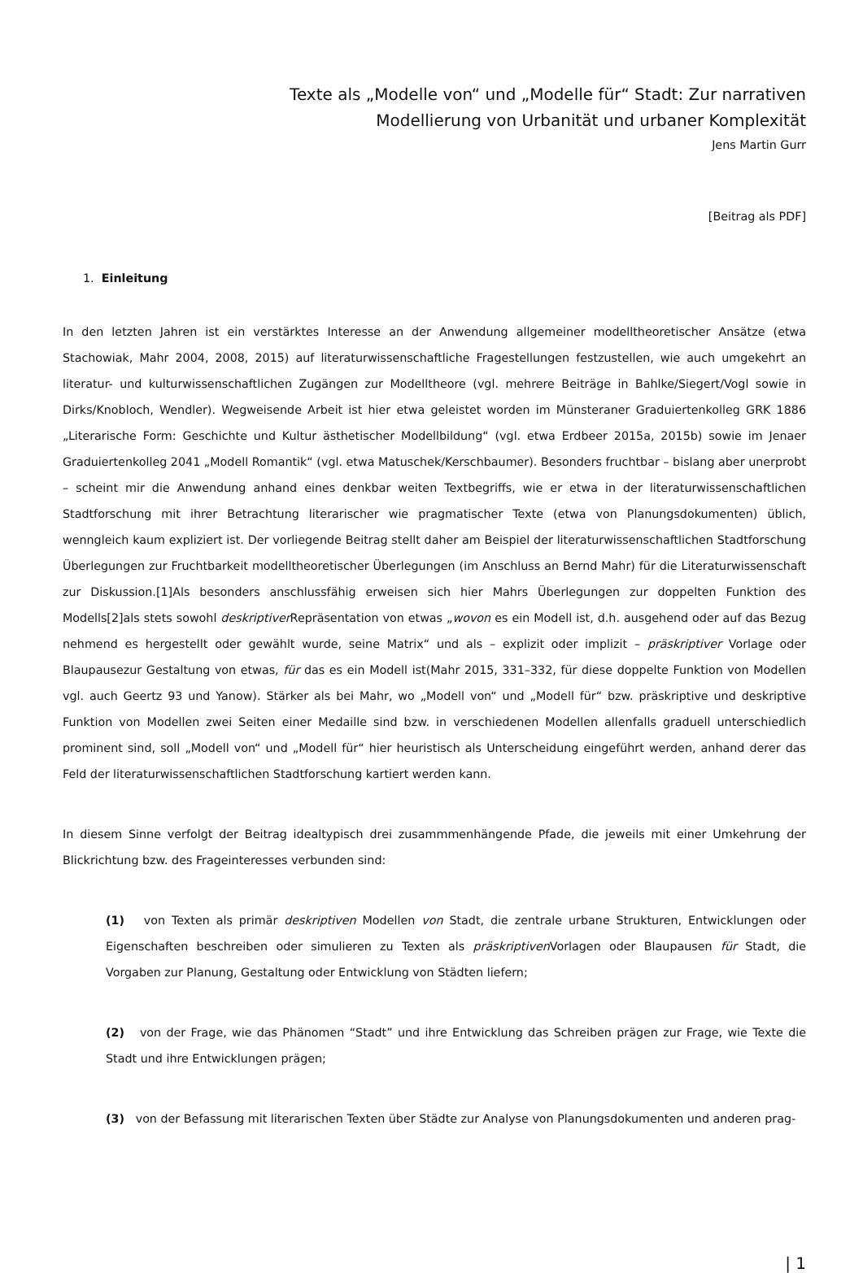Texte als „Modelle von“ und „Modelle für“ Stadt: Zur narrativen
Modellierung von Urbanität und urbaner Komplexität
Jens Martin Gurr
[Beitrag als PDF]
1. Einleitung
In den letzten Jahren ist ein verstärktes Interesse an der Anwendung allgemeiner modelltheoretischer Ansätze (etwa Stachowiak, Mahr 2004, 2008, 2015) auf literaturwissenschaftliche Fragestellungen festzustellen, wie auch umgekehrt an literatur- und kulturwissenschaftlichen Zugängen zur Modelltheore (vgl. mehrere Beiträge in Bahlke/Siegert/Vogl sowie in Dirks/Knobloch, Wendler). Wegweisende Arbeit ist hier etwa geleistet worden im Münsteraner Graduiertenkolleg GRK 1886 „Literarische Form: Geschichte und Kultur ästhetischer Modellbildung“ (vgl. etwa Erdbeer 2015a, 2015b) sowie im Jenaer Graduiertenkolleg 2041 „Modell Romantik“ (vgl. etwa Matuschek/Kerschbaumer). Besonders fruchtbar – bislang aber unerprobt – scheint mir die Anwendung anhand eines denkbar weiten Textbegriffs, wie er etwa in der literaturwissenschaftlichen Stadtforschung mit ihrer Betrachtung literarischer wie pragmatischer Texte (etwa von Planungsdokumenten) üblich, wenngleich kaum expliziert ist. Der vorliegende Beitrag stellt daher am Beispiel der literaturwissenschaftlichen Stadtforschung Überlegungen zur Fruchtbarkeit modelltheoretischer Überlegungen (im Anschluss an Bernd Mahr) für die Literaturwissenschaft zur Diskussion.[1]Als besonders anschlussfähig erweisen sich hier Mahrs Überlegungen zur doppelten Funktion des Modells[2]als stets sowohl deskriptiver Repräsentation von etwas „wovon es ein Modell ist, d.h. ausgehend oder auf das Bezug nehmend es hergestellt oder gewählt wurde, seine Matrix“ und als – explizit oder implizit – präskriptiver Vorlage oder Blaupausezur Gestaltung von etwas, für das es ein Modell ist(Mahr 2015, 331–332, für diese doppelte Funktion von Modellen vgl. auch Geertz 93 und Yanow). Stärker als bei Mahr, wo „Modell von“ und „Modell für“ bzw. präskriptive und deskriptive Funktion von Modellen zwei Seiten einer Medaille sind bzw. in verschiedenen Modellen allenfalls graduell unterschiedlich prominent sind, soll „Modell von“ und „Modell für“ hier heuristisch als Unterscheidung eingeführt werden, anhand derer das Feld der literaturwissenschaftlichen Stadtforschung kartiert werden kann.
In diesem Sinne verfolgt der Beitrag idealtypisch drei zusammmenhängende Pfade, die jeweils mit einer Umkehrung der Blickrichtung bzw. des Frageinteresses verbunden sind:
(1) von Texten als primär deskriptiven Modellen von Stadt, die zentrale urbane Strukturen, Entwicklungen oder Eigenschaften beschreiben oder simulieren zu Texten als präskriptiven Vorlagen oder Blaupausen für Stadt, die Vorgaben zur Planung, Gestaltung oder Entwicklung von Städten liefern;
(2) von der Frage, wie das Phänomen “Stadt” und ihre Entwicklung das Schreiben prägen zur Frage, wie Texte die Stadt und ihre Entwicklungen prägen;
(3) von der Befassung mit literarischen Texten über Städte zur Analyse von Planungsdokumenten und anderen prag-
| 1